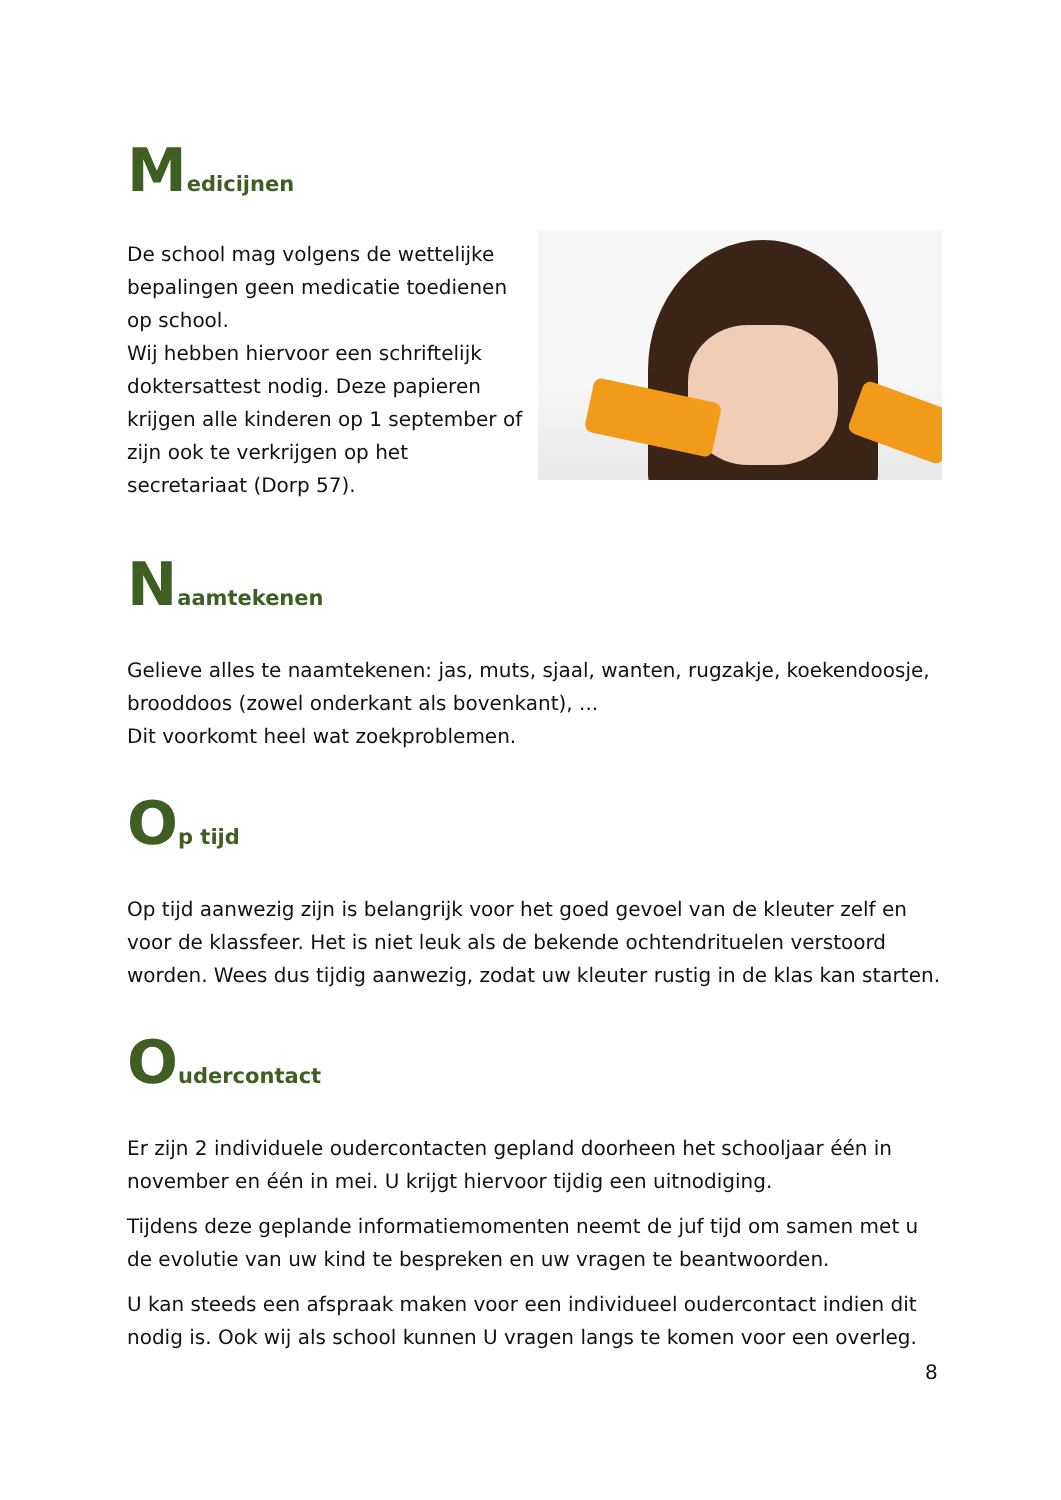Medicijnen
De school mag volgens de wettelijke bepalingen geen medicatie toedienen op school.
Wij hebben hiervoor een schriftelijk doktersattest nodig. Deze papieren krijgen alle kinderen op 1 september of zijn ook te verkrijgen op het secretariaat (Dorp 57).
Naamtekenen
Gelieve alles te naamtekenen: jas, muts, sjaal, wanten, rugzakje, koekendoosje, brooddoos (zowel onderkant als bovenkant), ...
Dit voorkomt heel wat zoekproblemen.
Op tijd
Op tijd aanwezig zijn is belangrijk voor het goed gevoel van de kleuter zelf en voor de klassfeer. Het is niet leuk als de bekende ochtendrituelen verstoord worden. Wees dus tijdig aanwezig, zodat uw kleuter rustig in de klas kan starten.
Oudercontact
Er zijn 2 individuele oudercontacten gepland doorheen het schooljaar één in november en één in mei. U krijgt hiervoor tijdig een uitnodiging.
Tijdens deze geplande informatiemomenten neemt de juf tijd om samen met u de evolutie van uw kind te bespreken en uw vragen te beantwoorden.
U kan steeds een afspraak maken voor een individueel oudercontact indien dit nodig is. Ook wij als school kunnen U vragen langs te komen voor een overleg.
8